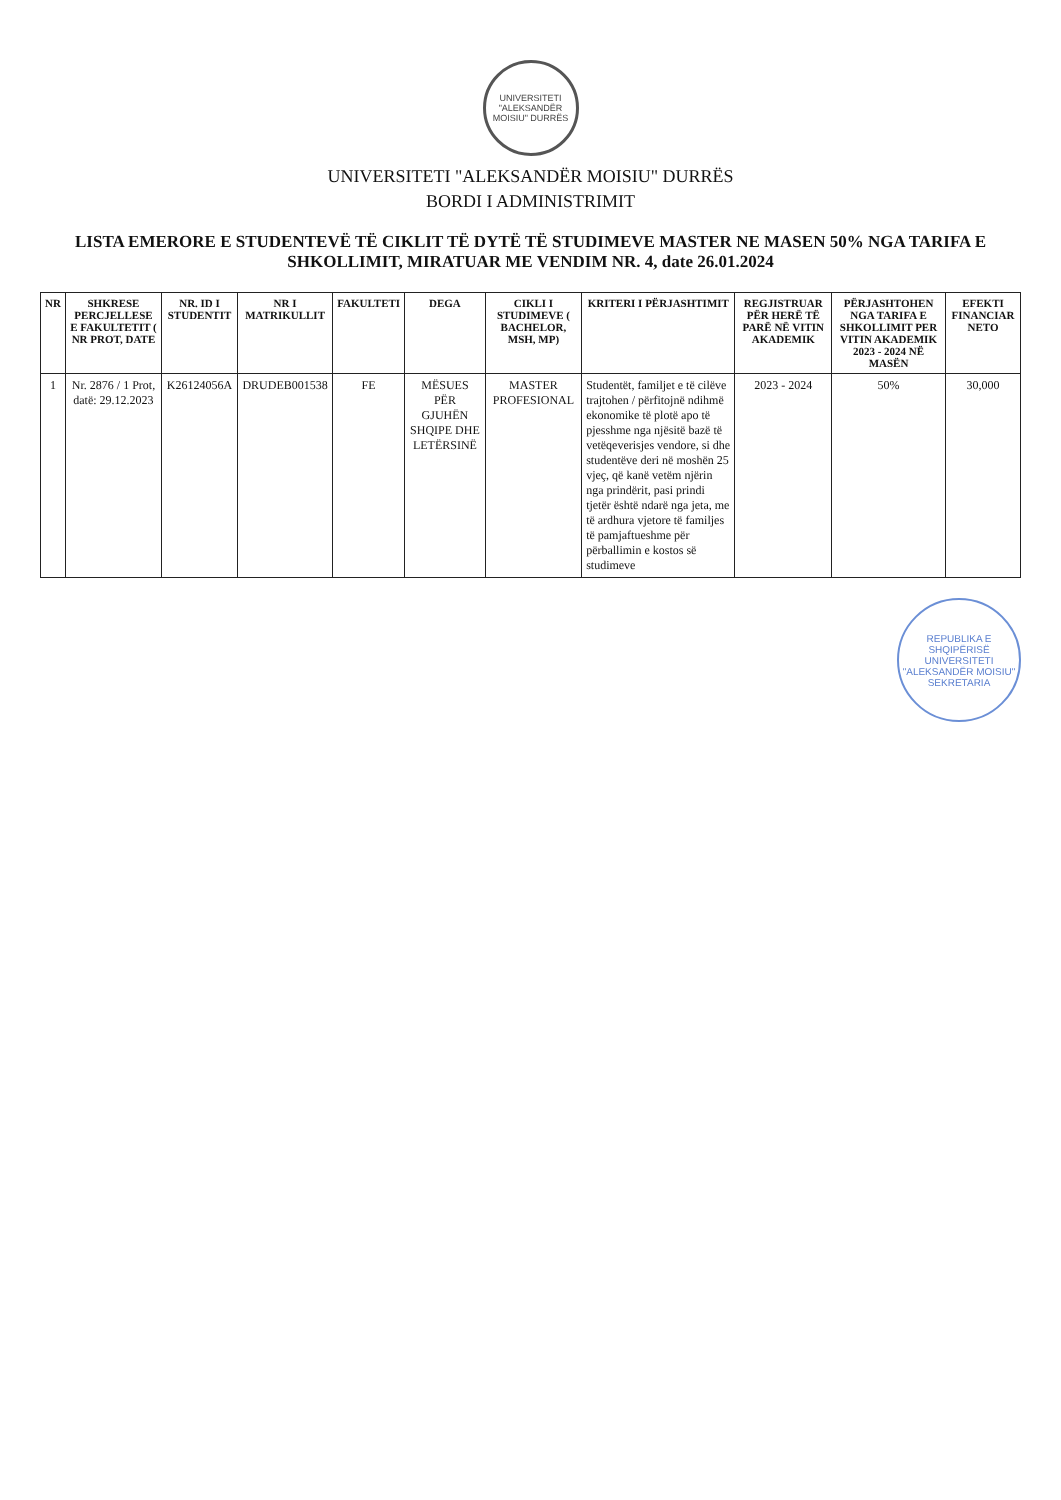UNIVERSITETI "ALEKSANDËR MOISIU" DURRËS
UNIVERSITETI "ALEKSANDËR MOISIU" DURRËS
BORDI I ADMINISTRIMIT
LISTA EMERORE E STUDENTEVË TË CIKLIT TË DYTË TË STUDIMEVE MASTER NE MASEN 50% NGA TARIFA E SHKOLLIMIT, MIRATUAR ME VENDIM NR. 4, date 26.01.2024
| NR | SHKRESE PERCJELLESE E FAKULTETIT ( NR PROT, DATE | NR. ID I STUDENTIT | NR I MATRIKULLIT | FAKULTETI | DEGA | CIKLI I STUDIMEVE ( BACHELOR, MSH, MP) | KRITERI I PËRJASHTIMIT | REGJISTRUAR PËR HERË TË PARË NË VITIN AKADEMIK | PËRJASHTOHEN NGA TARIFA E SHKOLLIMIT PER VITIN AKADEMIK 2023 - 2024 NË MASËN | EFEKTI FINANCIAR NETO |
| --- | --- | --- | --- | --- | --- | --- | --- | --- | --- | --- |
| 1 | Nr. 2876 / 1 Prot, datë: 29.12.2023 | K26124056A | DRUDEB001538 | FE | MËSUES PËR GJUHËN SHQIPE DHE LETËRSINË | MASTER PROFESIONAL | Studentët, familjet e të cilëve trajtohen / përfitojnë ndihmë ekonomike të plotë apo të pjesshme nga njësitë bazë të vetëqeverisjes vendore, si dhe studentëve deri në moshën 25 vjeç, që kanë vetëm njërin nga prindërit, pasi prindi tjetër është ndarë nga jeta, me të ardhura vjetore të familjes të pamjaftueshme për përballimin e kostos së studimeve | 2023 - 2024 | 50% | 30,000 |
REPUBLIKA E SHQIPËRISË UNIVERSITETI "ALEKSANDËR MOISIU" SEKRETARIA